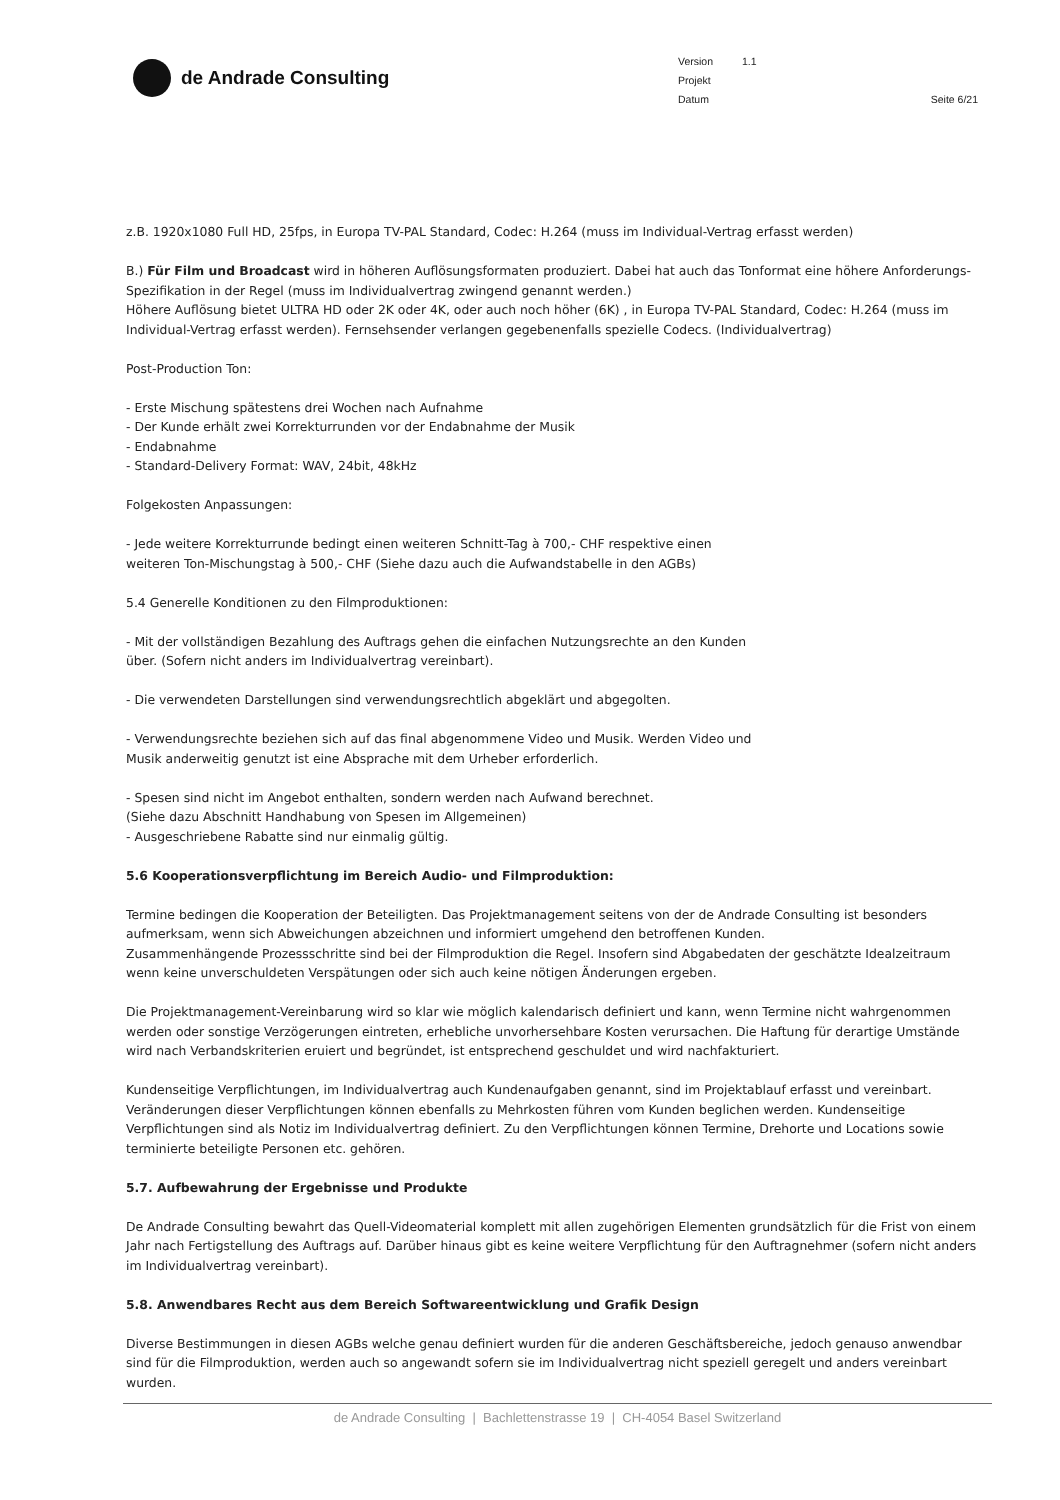de Andrade Consulting
Version 1.1
Projekt
Datum Seite 6/21
z.B. 1920x1080 Full HD, 25fps, in Europa TV-PAL Standard, Codec: H.264 (muss im Individual-Vertrag erfasst werden)
B.) Für Film und Broadcast wird in höheren Auflösungsformaten produziert. Dabei hat auch das Tonformat eine höhere Anforderungs-Spezifikation in der Regel (muss im Individualvertrag zwingend genannt werden.)
Höhere Auflösung bietet ULTRA HD oder 2K oder 4K, oder auch noch höher (6K) , in Europa TV-PAL Standard, Codec: H.264 (muss im Individual-Vertrag erfasst werden). Fernsehsender verlangen gegebenenfalls spezielle Codecs. (Individualvertrag)
Post-Production Ton:
- Erste Mischung spätestens drei Wochen nach Aufnahme
- Der Kunde erhält zwei Korrekturrunden vor der Endabnahme der Musik
- Endabnahme
- Standard-Delivery Format: WAV, 24bit, 48kHz
Folgekosten Anpassungen:
- Jede weitere Korrekturrunde bedingt einen weiteren Schnitt-Tag à 700,- CHF respektive einen
weiteren Ton-Mischungstag à 500,- CHF (Siehe dazu auch die Aufwandstabelle in den AGBs)
5.4 Generelle Konditionen zu den Filmproduktionen:
- Mit der vollständigen Bezahlung des Auftrags gehen die einfachen Nutzungsrechte an den Kunden
über. (Sofern nicht anders im Individualvertrag vereinbart).
- Die verwendeten Darstellungen sind verwendungsrechtlich abgeklärt und abgegolten.
- Verwendungsrechte beziehen sich auf das final abgenommene Video und Musik. Werden Video und
Musik anderweitig genutzt ist eine Absprache mit dem Urheber erforderlich.
- Spesen sind nicht im Angebot enthalten, sondern werden nach Aufwand berechnet.
(Siehe dazu Abschnitt Handhabung von Spesen im Allgemeinen)
- Ausgeschriebene Rabatte sind nur einmalig gültig.
5.6 Kooperationsverpflichtung im Bereich Audio- und Filmproduktion:
Termine bedingen die Kooperation der Beteiligten. Das Projektmanagement seitens von der de Andrade Consulting ist besonders aufmerksam, wenn sich Abweichungen abzeichnen und informiert umgehend den betroffenen Kunden.
Zusammenhängende Prozessschritte sind bei der Filmproduktion die Regel. Insofern sind Abgabedaten der geschätzte Idealzeitraum wenn keine unverschuldeten Verspätungen oder sich auch keine nötigen Änderungen ergeben.
Die Projektmanagement-Vereinbarung wird so klar wie möglich kalendarisch definiert und kann, wenn Termine nicht wahrgenommen werden oder sonstige Verzögerungen eintreten, erhebliche unvorhersehbare Kosten verursachen. Die Haftung für derartige Umstände wird nach Verbandskriterien eruiert und begründet, ist entsprechend geschuldet und wird nachfakturiert.
Kundenseitige Verpflichtungen, im Individualvertrag auch Kundenaufgaben genannt, sind im Projektablauf erfasst und vereinbart. Veränderungen dieser Verpflichtungen können ebenfalls zu Mehrkosten führen vom Kunden beglichen werden. Kundenseitige Verpflichtungen sind als Notiz im Individualvertrag definiert. Zu den Verpflichtungen können Termine, Drehorte und Locations sowie terminierte beteiligte Personen etc. gehören.
5.7. Aufbewahrung der Ergebnisse und Produkte
De Andrade Consulting bewahrt das Quell-Videomaterial komplett mit allen zugehörigen Elementen grundsätzlich für die Frist von einem Jahr nach Fertigstellung des Auftrags auf. Darüber hinaus gibt es keine weitere Verpflichtung für den Auftragnehmer (sofern nicht anders im Individualvertrag vereinbart).
5.8. Anwendbares Recht aus dem Bereich Softwareentwicklung und Grafik Design
Diverse Bestimmungen in diesen AGBs welche genau definiert wurden für die anderen Geschäftsbereiche, jedoch genauso anwendbar sind für die Filmproduktion, werden auch so angewandt sofern sie im Individualvertrag nicht speziell geregelt und anders vereinbart wurden.
de Andrade Consulting | Bachlettenstrasse 19 | CH-4054 Basel Switzerland